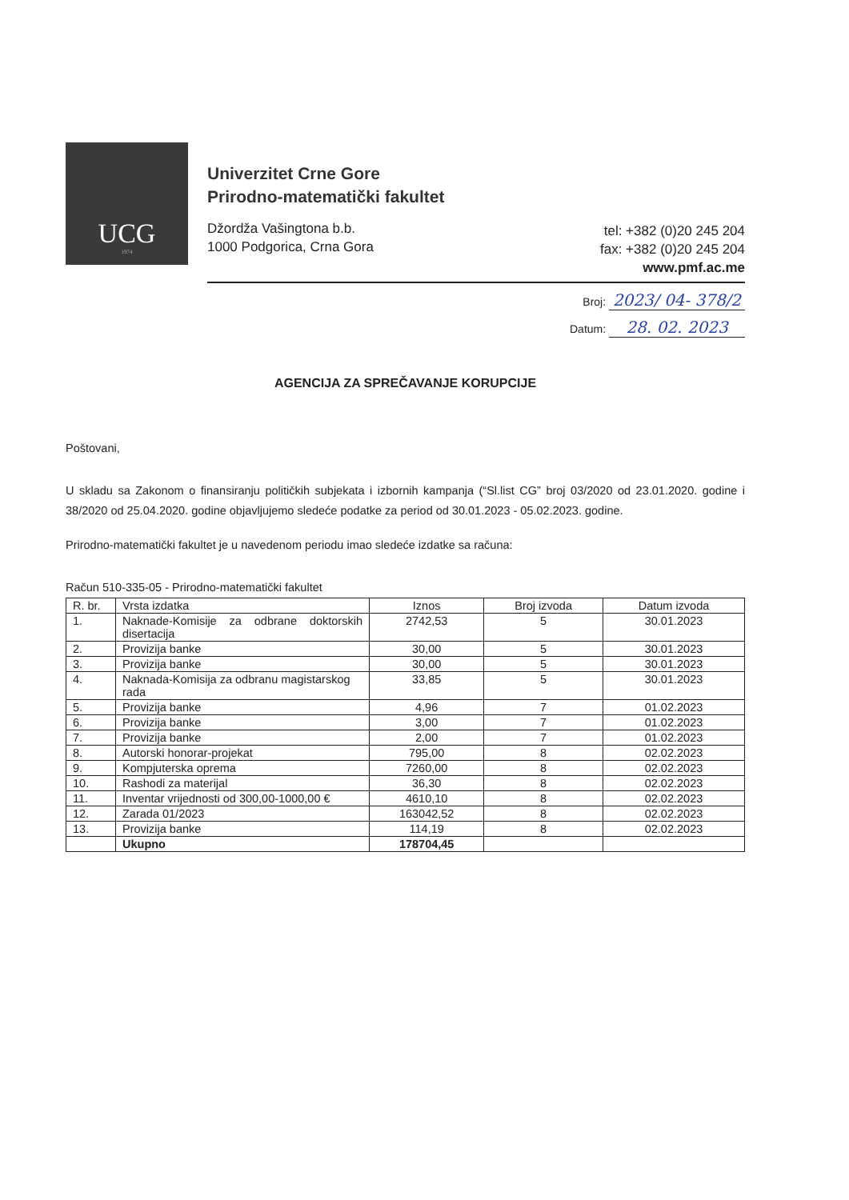UCG
1974
Univerzitet Crne Gore
Prirodno-matematički fakultet
Džordža Vašingtona b.b.
1000 Podgorica, Crna Gora
tel: +382 (0)20 245 204
fax: +382 (0)20 245 204
www.pmf.ac.me
Broj: 2023/ 04- 378/2
Datum: 28. 02. 2023
AGENCIJA ZA SPREČAVANJE KORUPCIJE
Poštovani,
U skladu sa Zakonom o finansiranju političkih subjekata i izbornih kampanja (“Sl.list CG” broj 03/2020 od 23.01.2020. godine i 38/2020 od 25.04.2020. godine objavljujemo sledeće podatke za period od 30.01.2023 - 05.02.2023. godine.
Prirodno-matematički fakultet je u navedenom periodu imao sledeće izdatke sa računa:
Račun 510-335-05 - Prirodno-matematički fakultet
| R. br. | Vrsta izdatka | Iznos | Broj izvoda | Datum izvoda |
| --- | --- | --- | --- | --- |
| 1. | Naknade-Komisije za odbrane doktorskih disertacija | 2742,53 | 5 | 30.01.2023 |
| 2. | Provizija banke | 30,00 | 5 | 30.01.2023 |
| 3. | Provizija banke | 30,00 | 5 | 30.01.2023 |
| 4. | Naknada-Komisija za odbranu magistarskog rada | 33,85 | 5 | 30.01.2023 |
| 5. | Provizija banke | 4,96 | 7 | 01.02.2023 |
| 6. | Provizija banke | 3,00 | 7 | 01.02.2023 |
| 7. | Provizija banke | 2,00 | 7 | 01.02.2023 |
| 8. | Autorski honorar-projekat | 795,00 | 8 | 02.02.2023 |
| 9. | Kompjuterska oprema | 7260,00 | 8 | 02.02.2023 |
| 10. | Rashodi za materijal | 36,30 | 8 | 02.02.2023 |
| 11. | Inventar vrijednosti od 300,00-1000,00 € | 4610,10 | 8 | 02.02.2023 |
| 12. | Zarada 01/2023 | 163042,52 | 8 | 02.02.2023 |
| 13. | Provizija banke | 114,19 | 8 | 02.02.2023 |
| | Ukupno | 178704,45 | | |